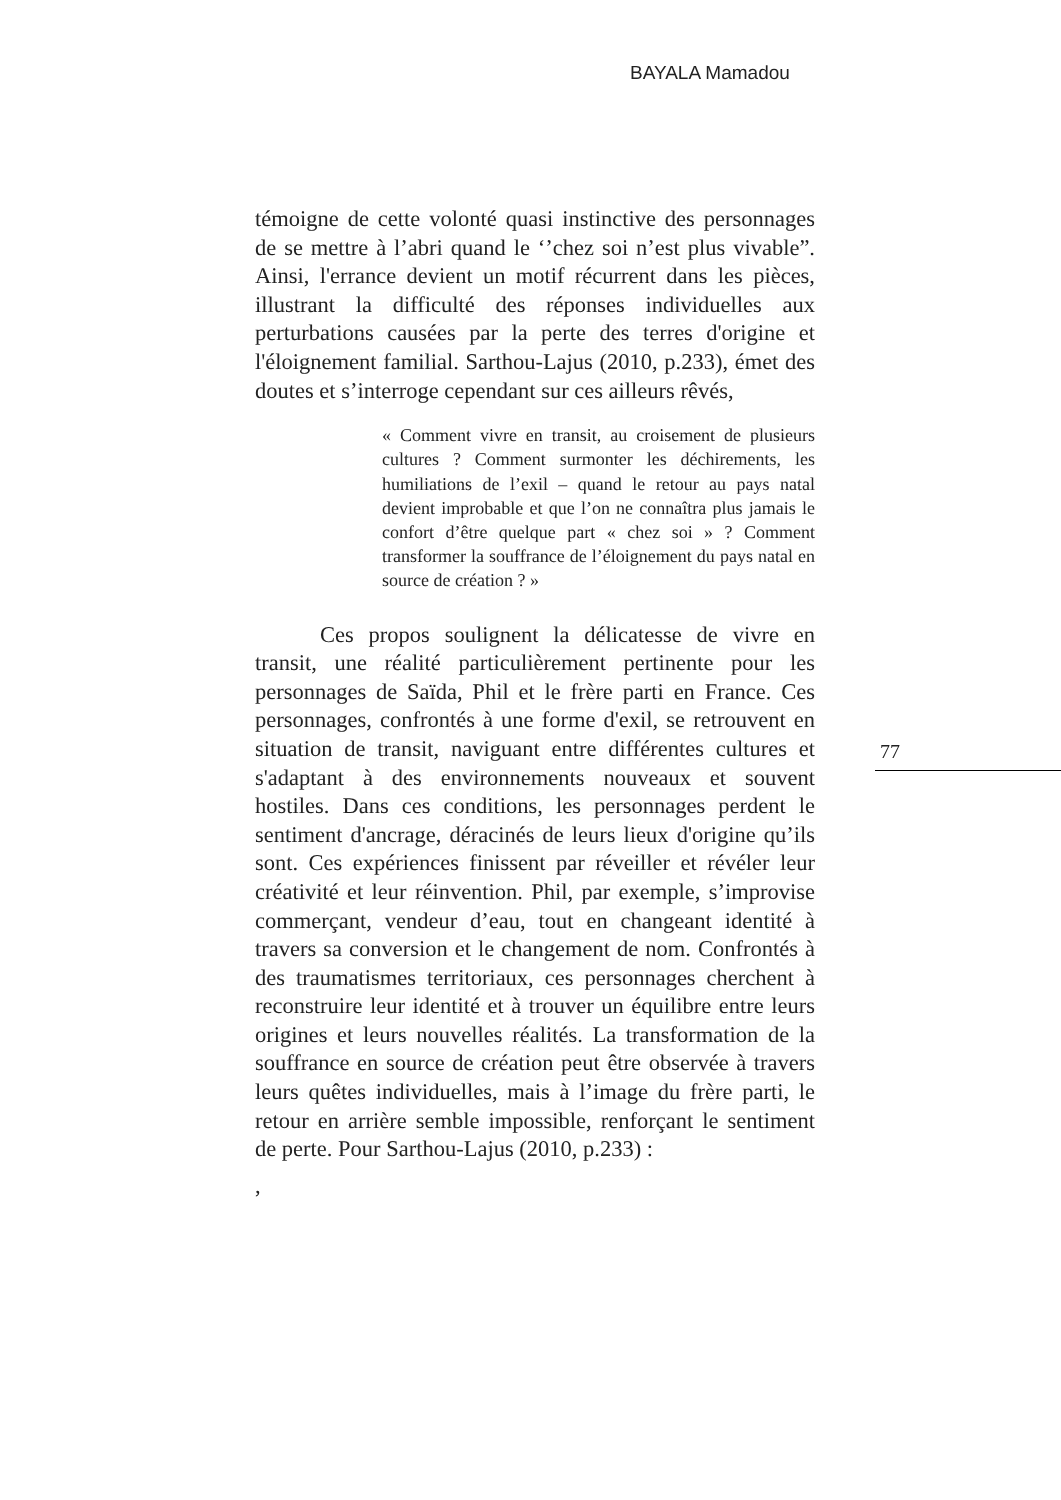BAYALA Mamadou
témoigne de cette volonté quasi instinctive des personnages de se mettre à l’abri quand le ‘’chez soi n’est plus vivable”. Ainsi, l'errance devient un motif récurrent dans les pièces, illustrant la difficulté des réponses individuelles aux perturbations causées par la perte des terres d'origine et l'éloignement familial. Sarthou-Lajus (2010, p.233), émet des doutes et s’interroge cependant sur ces ailleurs rêvés,
« Comment vivre en transit, au croisement de plusieurs cultures ? Comment surmonter les déchirements, les humiliations de l’exil – quand le retour au pays natal devient improbable et que l’on ne connaîtra plus jamais le confort d’être quelque part « chez soi » ? Comment transformer la souffrance de l’éloignement du pays natal en source de création ? »
Ces propos soulignent la délicatesse de vivre en transit, une réalité particulièrement pertinente pour les personnages de Saïda, Phil et le frère parti en France. Ces personnages, confrontés à une forme d'exil, se retrouvent en situation de transit, naviguant entre différentes cultures et s'adaptant à des environnements nouveaux et souvent hostiles. Dans ces conditions, les personnages perdent le sentiment d'ancrage, déracinés de leurs lieux d'origine qu’ils sont. Ces expériences finissent par réveiller et révéler leur créativité et leur réinvention. Phil, par exemple, s’improvise commerçant, vendeur d’eau, tout en changeant identité à travers sa conversion et le changement de nom. Confrontés à des traumatismes territoriaux, ces personnages cherchent à reconstruire leur identité et à trouver un équilibre entre leurs origines et leurs nouvelles réalités. La transformation de la souffrance en source de création peut être observée à travers leurs quêtes individuelles, mais à l’image du frère parti, le retour en arrière semble impossible, renforçant le sentiment de perte. Pour Sarthou-Lajus (2010, p.233) :
,
77